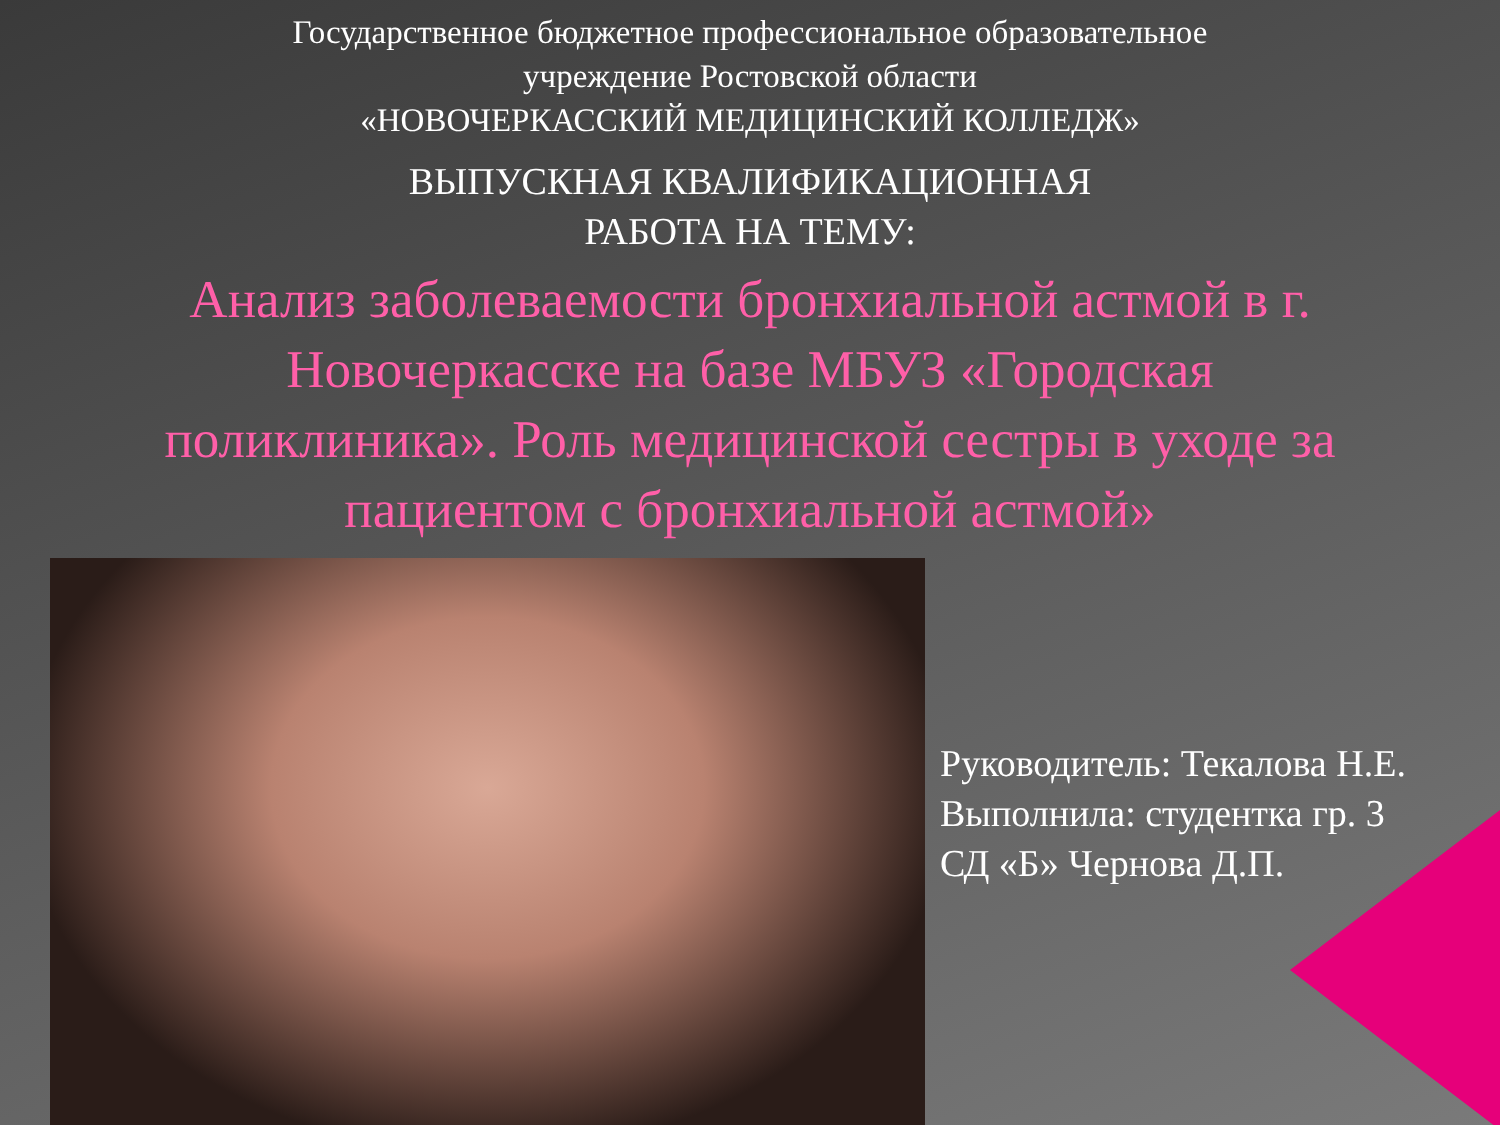Государственное бюджетное профессиональное образовательное
учреждение Ростовской области
«НОВОЧЕРКАССКИЙ МЕДИЦИНСКИЙ КОЛЛЕДЖ»
ВЫПУСКНАЯ КВАЛИФИКАЦИОННАЯ
РАБОТА НА ТЕМУ:
Анализ заболеваемости бронхиальной астмой в г. Новочеркасске на базе МБУЗ «Городская поликлиника». Роль медицинской сестры в уходе за пациентом с бронхиальной астмой»
Руководитель: Текалова Н.Е.
Выполнила: студентка гр. 3
СД «Б» Чернова Д.П.